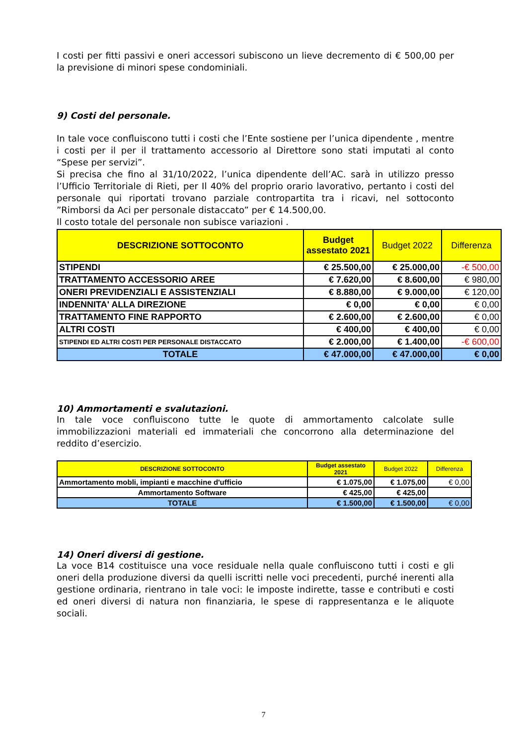I costi per fitti passivi e oneri accessori subiscono un lieve decremento di € 500,00 per la previsione di minori spese condominiali.
9) Costi del personale.
In tale voce confluiscono tutti i costi che l’Ente sostiene per l’unica dipendente , mentre i costi per il per il trattamento accessorio al Direttore sono stati imputati al conto “Spese per servizi”.
Si precisa che fino al 31/10/2022, l’unica dipendente dell’AC. sarà in utilizzo presso l’Ufficio Territoriale di Rieti, per Il 40% del proprio orario lavorativo, pertanto i costi del personale qui riportati trovano parziale contropartita tra i ricavi, nel sottoconto ”Rimborsi da Aci per personale distaccato” per € 14.500,00.
Il costo totale del personale non subisce variazioni .
| DESCRIZIONE SOTTOCONTO | Budget assestato 2021 | Budget 2022 | Differenza |
| --- | --- | --- | --- |
| STIPENDI | € 25.500,00 | € 25.000,00 | -€ 500,00 |
| TRATTAMENTO ACCESSORIO AREE | € 7.620,00 | € 8.600,00 | € 980,00 |
| ONERI PREVIDENZIALI E ASSISTENZIALI | € 8.880,00 | € 9.000,00 | € 120,00 |
| INDENNITA' ALLA DIREZIONE | € 0,00 | € 0,00 | € 0,00 |
| TRATTAMENTO FINE RAPPORTO | € 2.600,00 | € 2.600,00 | € 0,00 |
| ALTRI COSTI | € 400,00 | € 400,00 | € 0,00 |
| STIPENDI ED ALTRI COSTI PER PERSONALE DISTACCATO | € 2.000,00 | € 1.400,00 | -€ 600,00 |
| TOTALE | € 47.000,00 | € 47.000,00 | € 0,00 |
10) Ammortamenti e svalutazioni.
In tale voce confluiscono tutte le quote di ammortamento calcolate sulle immobilizzazioni materiali ed immateriali che concorrono alla determinazione del reddito d’esercizio.
| DESCRIZIONE SOTTOCONTO | Budget assestato 2021 | Budget 2022 | Differenza |
| --- | --- | --- | --- |
| Ammortamento mobli, impianti e macchine d'ufficio | € 1.075,00 | € 1.075,00 | € 0,00 |
| Ammortamento Software | € 425,00 | € 425,00 | |
| TOTALE | € 1.500,00 | € 1.500,00 | € 0,00 |
14) Oneri diversi di gestione.
La voce B14 costituisce una voce residuale nella quale confluiscono tutti i costi e gli oneri della produzione diversi da quelli iscritti nelle voci precedenti, purché inerenti alla gestione ordinaria, rientrano in tale voci: le imposte indirette, tasse e contributi e costi ed oneri diversi di natura non finanziaria, le spese di rappresentanza e le aliquote sociali.
7